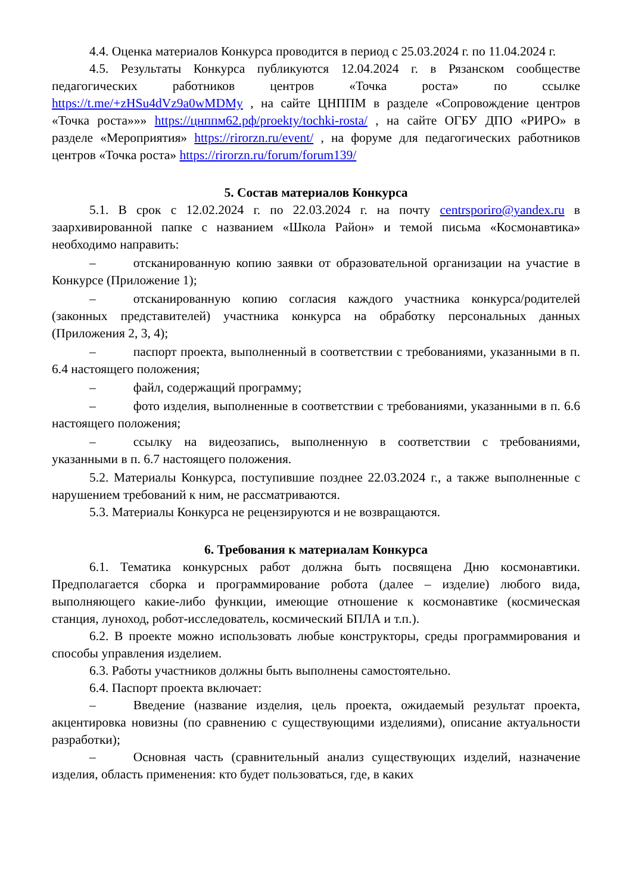4.4. Оценка материалов Конкурса проводится в период с 25.03.2024 г. по 11.04.2024 г.
4.5. Результаты Конкурса публикуются 12.04.2024 г. в Рязанском сообществе педагогических работников центров «Точка роста» по ссылке https://t.me/+zHSu4dVz9a0wMDMy , на сайте ЦНППМ в разделе «Сопровождение центров «Точка роста»»» https://цнппм62.рф/proekty/tochki-rosta/ , на сайте ОГБУ ДПО «РИРО» в разделе «Мероприятия» https://rirorzn.ru/event/ , на форуме для педагогических работников центров «Точка роста» https://rirorzn.ru/forum/forum139/
5. Состав материалов Конкурса
5.1. В срок с 12.02.2024 г. по 22.03.2024 г. на почту centrsporiro@yandex.ru в заархивированной папке с названием «Школа Район» и темой письма «Космонавтика» необходимо направить:
– отсканированную копию заявки от образовательной организации на участие в Конкурсе (Приложение 1);
– отсканированную копию согласия каждого участника конкурса/родителей (законных представителей) участника конкурса на обработку персональных данных (Приложения 2, 3, 4);
– паспорт проекта, выполненный в соответствии с требованиями, указанными в п. 6.4 настоящего положения;
– файл, содержащий программу;
– фото изделия, выполненные в соответствии с требованиями, указанными в п. 6.6 настоящего положения;
– ссылку на видеозапись, выполненную в соответствии с требованиями, указанными в п. 6.7 настоящего положения.
5.2. Материалы Конкурса, поступившие позднее 22.03.2024 г., а также выполненные с нарушением требований к ним, не рассматриваются.
5.3. Материалы Конкурса не рецензируются и не возвращаются.
6. Требования к материалам Конкурса
6.1. Тематика конкурсных работ должна быть посвящена Дню космонавтики. Предполагается сборка и программирование робота (далее – изделие) любого вида, выполняющего какие-либо функции, имеющие отношение к космонавтике (космическая станция, луноход, робот-исследователь, космический БПЛА и т.п.).
6.2. В проекте можно использовать любые конструкторы, среды программирования и способы управления изделием.
6.3. Работы участников должны быть выполнены самостоятельно.
6.4. Паспорт проекта включает:
– Введение (название изделия, цель проекта, ожидаемый результат проекта, акцентировка новизны (по сравнению с существующими изделиями), описание актуальности разработки);
– Основная часть (сравнительный анализ существующих изделий, назначение изделия, область применения: кто будет пользоваться, где, в каких